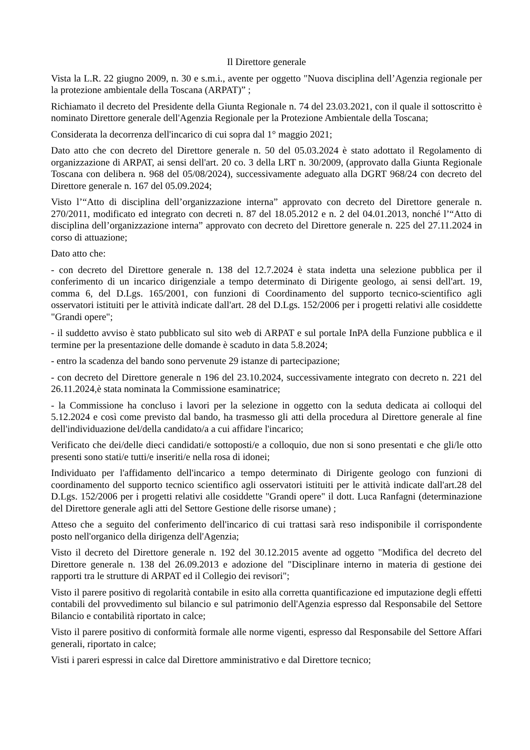Il Direttore generale
Vista la L.R. 22 giugno 2009, n. 30 e s.m.i., avente per oggetto "Nuova disciplina dell’Agenzia regionale per la protezione ambientale della Toscana (ARPAT)” ;
Richiamato il decreto del Presidente della Giunta Regionale n. 74 del 23.03.2021, con il quale il sottoscritto è nominato Direttore generale dell'Agenzia Regionale per la Protezione Ambientale della Toscana;
Considerata la decorrenza dell'incarico di cui sopra dal 1° maggio 2021;
Dato atto che con decreto del Direttore generale n. 50 del 05.03.2024 è stato adottato il Regolamento di organizzazione di ARPAT, ai sensi dell'art. 20 co. 3 della LRT n. 30/2009, (approvato dalla Giunta Regionale Toscana con delibera n. 968 del 05/08/2024), successivamente adeguato alla DGRT 968/24 con decreto del Direttore generale n. 167 del 05.09.2024;
Visto l’“Atto di disciplina dell’organizzazione interna” approvato con decreto del Direttore generale n. 270/2011, modificato ed integrato con decreti n. 87 del 18.05.2012 e n. 2 del 04.01.2013, nonché l’“Atto di disciplina dell’organizzazione interna” approvato con decreto del Direttore generale n. 225 del 27.11.2024 in corso di attuazione;
Dato atto che:
- con decreto del Direttore generale n. 138 del 12.7.2024 è stata indetta una selezione pubblica per il conferimento di un incarico dirigenziale a tempo determinato di Dirigente geologo, ai sensi dell'art. 19, comma 6, del D.Lgs. 165/2001, con funzioni di Coordinamento del supporto tecnico-scientifico agli osservatori istituiti per le attività indicate dall'art. 28 del D.Lgs. 152/2006 per i progetti relativi alle cosiddette "Grandi opere";
- il suddetto avviso è stato pubblicato sul sito web di ARPAT e sul portale InPA della Funzione pubblica e il termine per la presentazione delle domande è scaduto in data 5.8.2024;
- entro la scadenza del bando sono pervenute 29 istanze di partecipazione;
- con decreto del Direttore generale n 196 del 23.10.2024, successivamente integrato con decreto n. 221 del 26.11.2024,è stata nominata la Commissione esaminatrice;
- la Commissione ha concluso i lavori per la selezione in oggetto con la seduta dedicata ai colloqui del 5.12.2024 e così come previsto dal bando, ha trasmesso gli atti della procedura al Direttore generale al fine dell'individuazione del/della candidato/a a cui affidare l'incarico;
Verificato che dei/delle dieci candidati/e sottoposti/e a colloquio, due non si sono presentati e che gli/le otto presenti sono stati/e tutti/e inseriti/e nella rosa di idonei;
Individuato per l'affidamento dell'incarico a tempo determinato di Dirigente geologo con funzioni di coordinamento del supporto tecnico scientifico agli osservatori istituiti per le attività indicate dall'art.28 del D.Lgs. 152/2006 per i progetti relativi alle cosiddette "Grandi opere" il dott. Luca Ranfagni (determinazione del Direttore generale agli atti del Settore Gestione delle risorse umane) ;
Atteso che a seguito del conferimento dell'incarico di cui trattasi sarà reso indisponibile il corrispondente posto nell'organico della dirigenza dell'Agenzia;
Visto il decreto del Direttore generale n. 192 del 30.12.2015 avente ad oggetto "Modifica del decreto del Direttore generale n. 138 del 26.09.2013 e adozione del "Disciplinare interno in materia di gestione dei rapporti tra le strutture di ARPAT ed il Collegio dei revisori";
Visto il parere positivo di regolarità contabile in esito alla corretta quantificazione ed imputazione degli effetti contabili del provvedimento sul bilancio e sul patrimonio dell'Agenzia espresso dal Responsabile del Settore Bilancio e contabilità riportato in calce;
Visto il parere positivo di conformità formale alle norme vigenti, espresso dal Responsabile del Settore Affari generali, riportato in calce;
Visti i pareri espressi in calce dal Direttore amministrativo e dal Direttore tecnico;